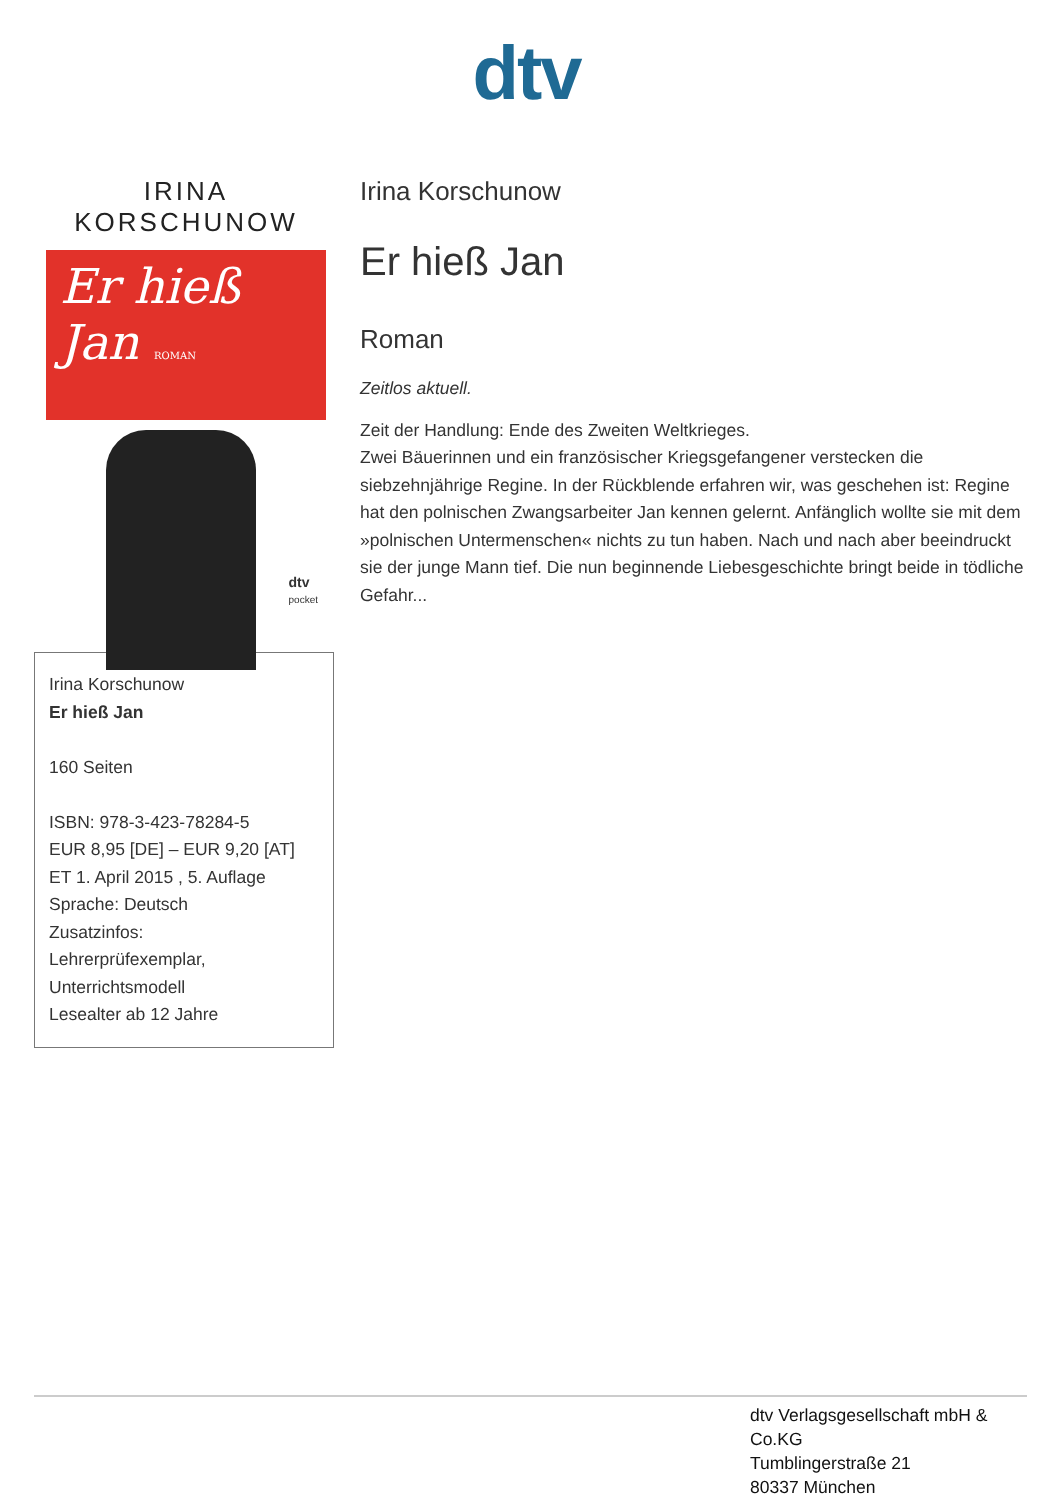dtv
IRINA KORSCHUNOW
Er hieß
Jan ROMAN
dtv
pocket
Irina Korschunow
Er hieß Jan
160 Seiten
ISBN: 978-3-423-78284-5
EUR 8,95 [DE] – EUR 9,20 [AT]
ET 1. April 2015 , 5. Auflage
Sprache: Deutsch
Zusatzinfos:
Lehrerprüfexemplar,
Unterrichtsmodell
Lesealter ab 12 Jahre
Irina Korschunow
Er hieß Jan
Roman
Zeitlos aktuell.
Zeit der Handlung: Ende des Zweiten Weltkrieges.
Zwei Bäuerinnen und ein französischer Kriegsgefangener verstecken die siebzehnjährige Regine. In der Rückblende erfahren wir, was geschehen ist: Regine hat den polnischen Zwangsarbeiter Jan kennen gelernt. Anfänglich wollte sie mit dem »polnischen Untermenschen« nichts zu tun haben. Nach und nach aber beeindruckt sie der junge Mann tief. Die nun beginnende Liebesgeschichte bringt beide in tödliche Gefahr...
dtv Verlagsgesellschaft mbH &
Co.KG
Tumblingerstraße 21
80337 München